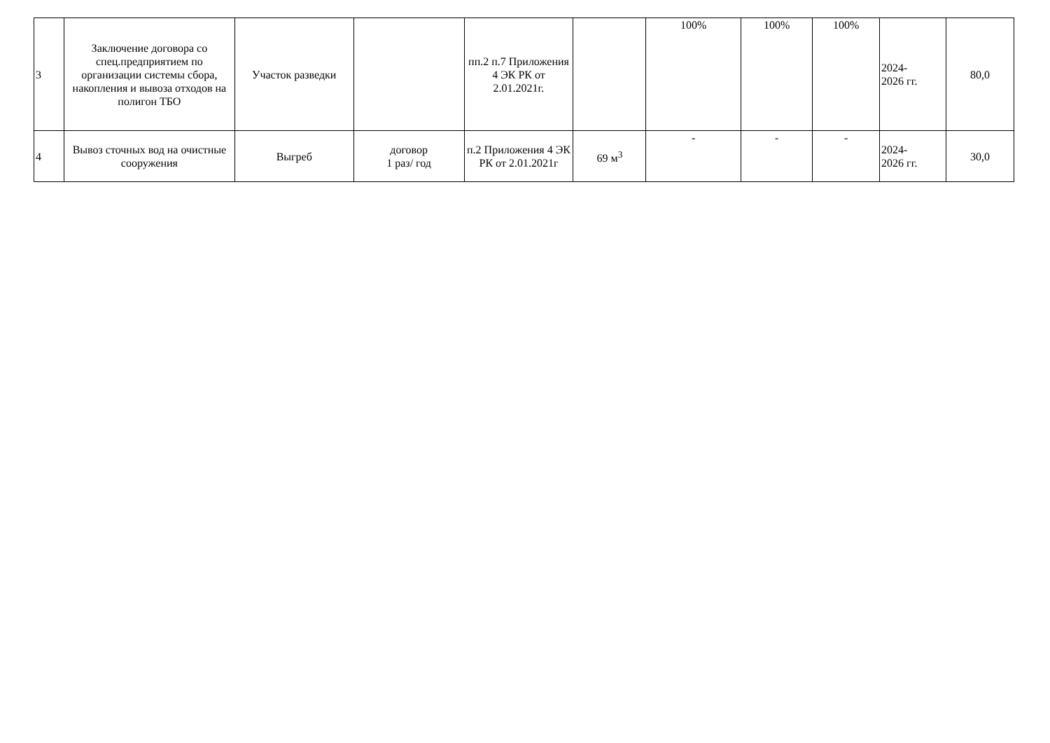| 3 | Заключение договора со спец.предприятием по организации системы сбора, накопления и вывоза отходов на полигон ТБО | Участок разведки | | пп.2 п.7 Приложения 4 ЭК РК от 2.01.2021г. | | 100% | 100% | 100% | 2024- 2026 гг. | 80,0 |
| 4 | Вывоз сточных вод на очистные сооружения | Выгреб | договор 1 раз/ год | п.2 Приложения 4 ЭК РК от 2.01.2021г | 69 м<sup>3</sup> | - | - | - | 2024- 2026 гг. | 30,0 |